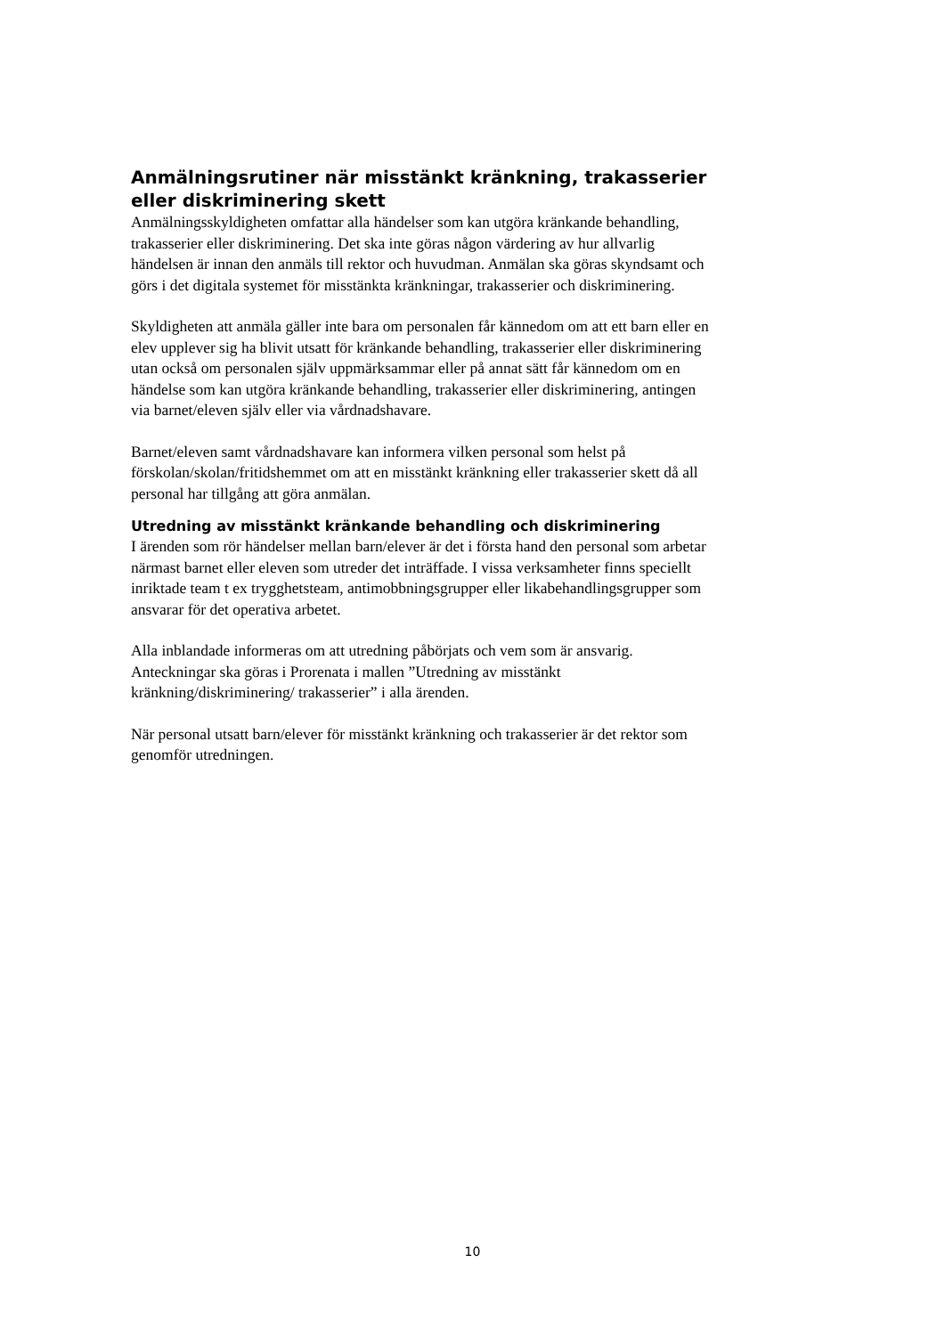Anmälningsrutiner när misstänkt kränkning, trakasserier eller diskriminering skett
Anmälningsskyldigheten omfattar alla händelser som kan utgöra kränkande behandling, trakasserier eller diskriminering. Det ska inte göras någon värdering av hur allvarlig händelsen är innan den anmäls till rektor och huvudman. Anmälan ska göras skyndsamt och görs i det digitala systemet för misstänkta kränkningar, trakasserier och diskriminering.
Skyldigheten att anmäla gäller inte bara om personalen får kännedom om att ett barn eller en elev upplever sig ha blivit utsatt för kränkande behandling, trakasserier eller diskriminering utan också om personalen själv uppmärksammar eller på annat sätt får kännedom om en händelse som kan utgöra kränkande behandling, trakasserier eller diskriminering, antingen via barnet/eleven själv eller via vårdnadshavare.
Barnet/eleven samt vårdnadshavare kan informera vilken personal som helst på förskolan/skolan/fritidshemmet om att en misstänkt kränkning eller trakasserier skett då all personal har tillgång att göra anmälan.
Utredning av misstänkt kränkande behandling och diskriminering
I ärenden som rör händelser mellan barn/elever är det i första hand den personal som arbetar närmast barnet eller eleven som utreder det inträffade. I vissa verksamheter finns speciellt inriktade team t ex trygghetsteam, antimobbningsgrupper eller likabehandlingsgrupper som ansvarar för det operativa arbetet.
Alla inblandade informeras om att utredning påbörjats och vem som är ansvarig. Anteckningar ska göras i Prorenata i mallen ”Utredning av misstänkt kränkning/diskriminering/ trakasserier” i alla ärenden.
När personal utsatt barn/elever för misstänkt kränkning och trakasserier är det rektor som genomför utredningen.
10